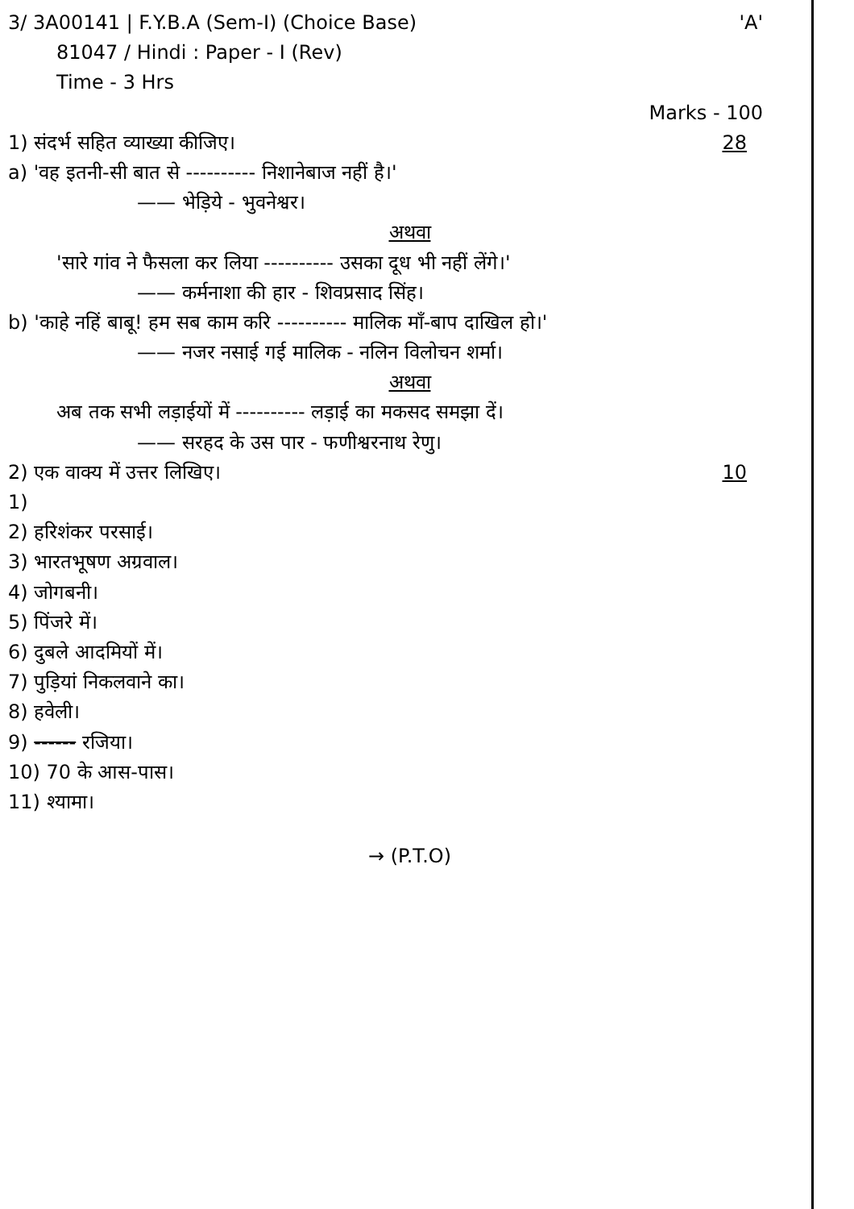3/ 3A00141 | F.Y.B.A (Sem-I) (Choice Base) 'A'
81047 / Hindi : Paper - I (Rev)
Time - 3 Hrs
Marks - 100
1) संदर्भ सहित व्याख्या कीजिए। 28
a) 'वह इतनी-सी बात से ---------- निशानेबाज नहीं है।'
—— भेड़िये - भुवनेश्वर।
अथवा
'सारे गांव ने फैसला कर लिया ---------- उसका दूध भी नहीं लेंगे।'
—— कर्मनाशा की हार - शिवप्रसाद सिंह।
b) 'काहे नहिं बाबू! हम सब काम करि ---------- मालिक माँ-बाप दाखिल हो।'
—— नजर नसाई गई मालिक - नलिन विलोचन शर्मा।
अथवा
अब तक सभी लड़ाईयों में ---------- लड़ाई का मकसद समझा दें।
—— सरहद के उस पार - फणीश्वरनाथ रेणु।
2) एक वाक्य में उत्तर लिखिए। 10
1)
2) हरिशंकर परसाई।
3) भारतभूषण अग्रवाल।
4) जोगबनी।
5) पिंजरे में।
6) दुबले आदमियों में।
7) पुड़ियां निकलवाने का।
8) हवेली।
9) ------ रजिया।
10) 70 के आस-पास।
11) श्यामा।
→ (P.T.O)